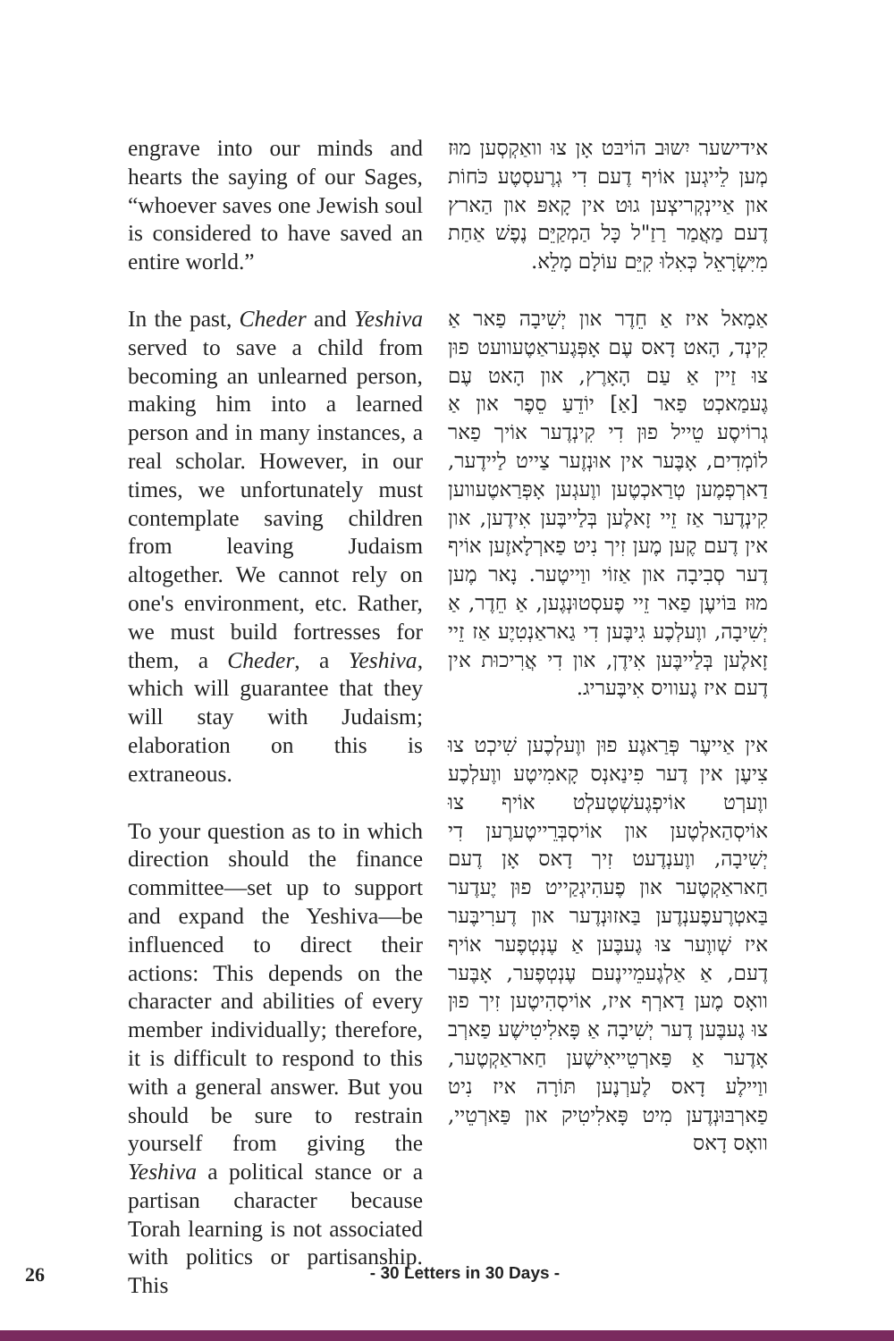engrave into our minds and hearts the saying of our Sages, “whoever saves one Jewish soul is considered to have saved an entire world.”
In the past, Cheder and Yeshiva served to save a child from becoming an unlearned person, making him into a learned person and in many instances, a real scholar. However, in our times, we unfortunately must contemplate saving children from leaving Judaism altogether. We cannot rely on one's environment, etc. Rather, we must build fortresses for them, a Cheder, a Yeshiva, which will guarantee that they will stay with Judaism; elaboration on this is extraneous.
To your question as to in which direction should the finance committee—set up to support and expand the Yeshiva—be influenced to direct their actions: This depends on the character and abilities of every member individually; therefore, it is difficult to respond to this with a general answer. But you should be sure to restrain yourself from giving the Yeshiva a political stance or a partisan character because Torah learning is not associated with politics or partisanship. This
אידישער יִשוּב הוֹיבּט אָן צוּ וואַקְסְען מוּז מְען לֵייגְען אוֹיף דֶעם דִי גְרֶעסְטֶע כֹּחוֹת און אַיינְקְריצְען גוּט אין קָאפּ און הַארץ דֶעם מַאֲמַר רַזַ"ל כָּל הַמְקַיֵּם נֶפֶשׁ אַחַת מִיִּשְׂרָאֵל כְּאִלוּ קִיֵּם עוֹלָם מָלֵא.
אַמָאל איז אַ חֵדֶר און יְשִׁיבָה פַאר אַ קִינְד, הָאט דָאס עֶם אָפְּגֶעראַטֶעוועט פוּן צוּ זַיין אַ עַם הָאָרֶץ, און הָאט עֶם גֶעמַאכְט פַאר [אַ] יוֹדֵעַ סֵפֶר און אַ גְרוֹיסֶע טֵייל פוּן דִי קִינְדֶער אוֹיך פַאר לוֹמְדִים, אָבֶּער אין אוּנְזֶער צַייט לַיידֶער, דַארְפְמֶען טְרַאכְטֶען ווֶעגְען אָפְּרַאטֶעווען קִינְדֶער אַז זֵיי זָאלֶען בְּלַייבֶּען אִידֶען, און אין דֶעם קֶען מֶען זִיך נִיט פַארְלָאזֶען אוֹיף דֶער סְבִיבָה און אַזוֹי ווַייטֶער. נָאר מֶען מוּז בּוֹיעֶן פַאר זֵיי פֶעסְטוּנְגֶען, אַ חֵדֶר, אַ יְשִׁיבָה, ווֶעלְכֶע גִיבֶּען דִי גַאראַנְטִיֶע אַז זֵיי זָאלֶען בְּלַייבֶּען אִידֶן, און דִי אֲרִיכוּת אין דֶעם איז גֶעוויס אִיבֶּעריג.
אין אַייעֶר פְּרַאגֶע פוּן ווֶעלְכֶען שִׁיכְט צוּ צִיעֶן אין דֶער פִינַאנְס קָאמִיטֶע ווֶעלְכֶע ווֶערְט אוֹיפְגֶעשְׁטֶעלְט אוֹיף צוּ אוֹיסְהַאלְטֶען און אוֹיסְבְּרֵייטֶערֶען דִי יְשִׁיבָה, ווֶענְדֶעט זִיך דָאס אָן דֶעם חַאראַקְטֶער און פֶעהִיגְקַייט פוּן יֶעדֶער בַּאטְרֶעפֶענְדֶען בַּאזוּנְדֶער און דֶערִיבֶּער איז שְׁווֶער צוּ גֶעבֶּען אַ עֶנְטְפֶער אוֹיף דֶעם, אַ אַלְגֶעמֵיינֶעם עֶנְטְפֶער, אָבֶּער וואָס מֶען דַארְף איז, אוֹיסְהִיטֶען זִיך פוּן צוּ גֶעבֶּען דֶער יְשִׁיבָה אַ פָּאלִיטִישֶׁע פַארְב אָדֶער אַ פַּארְטֵייאִישֶׁען חַאראַקְטֶער, ווַיילֶע דָאס לֶערְנֶען תּוֹרָה איז נִיט פַארְבּוּנְדֶען מִיט פָּאלִיטִיק און פַּארְטֵיי, וואָס דָאס
26
- 30 Letters in 30 Days -